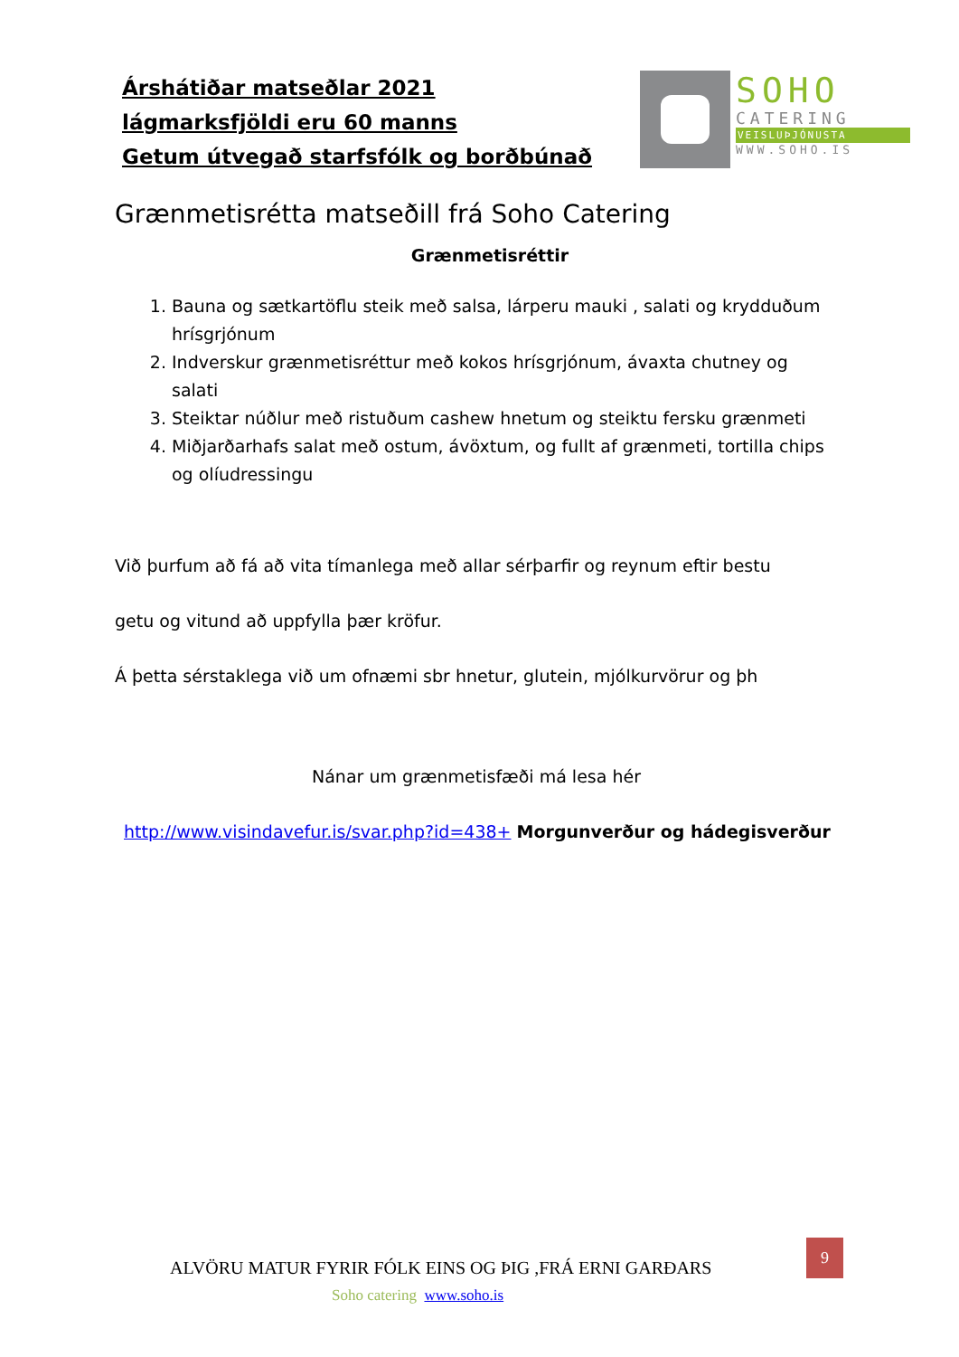Árshátiðar matseðlar 2021
lágmarksfjöldi eru 60 manns
Getum útvegað starfsfólk og borðbúnað
SOHO
CATERING
VEISLUÞJÓNUSTA
WWW.SOHO.IS
Grænmetisrétta matseðill frá Soho Catering
Grænmetisréttir
1. Bauna og sætkartöflu steik með salsa, lárperu mauki , salati og krydduðum hrísgrjónum
2. Indverskur grænmetisréttur með kokos hrísgrjónum, ávaxta chutney og salati
3. Steiktar núðlur með ristuðum cashew hnetum og steiktu fersku grænmeti
4. Miðjarðarhafs salat með ostum, ávöxtum, og fullt af grænmeti, tortilla chips og olíudressingu
Við þurfum að fá að vita tímanlega með allar sérþarfir og reynum eftir bestu
getu og vitund að uppfylla þær kröfur.
Á þetta sérstaklega við um ofnæmi sbr hnetur, glutein, mjólkurvörur og þh
Nánar um grænmetisfæði má lesa hér
http://www.visindavefur.is/svar.php?id=438+ Morgunverður og hádegisverður
ALVÖRU MATUR FYRIR FÓLK EINS OG ÞIG ,FRÁ ERNI GARÐARS
9
Soho catering www.soho.is